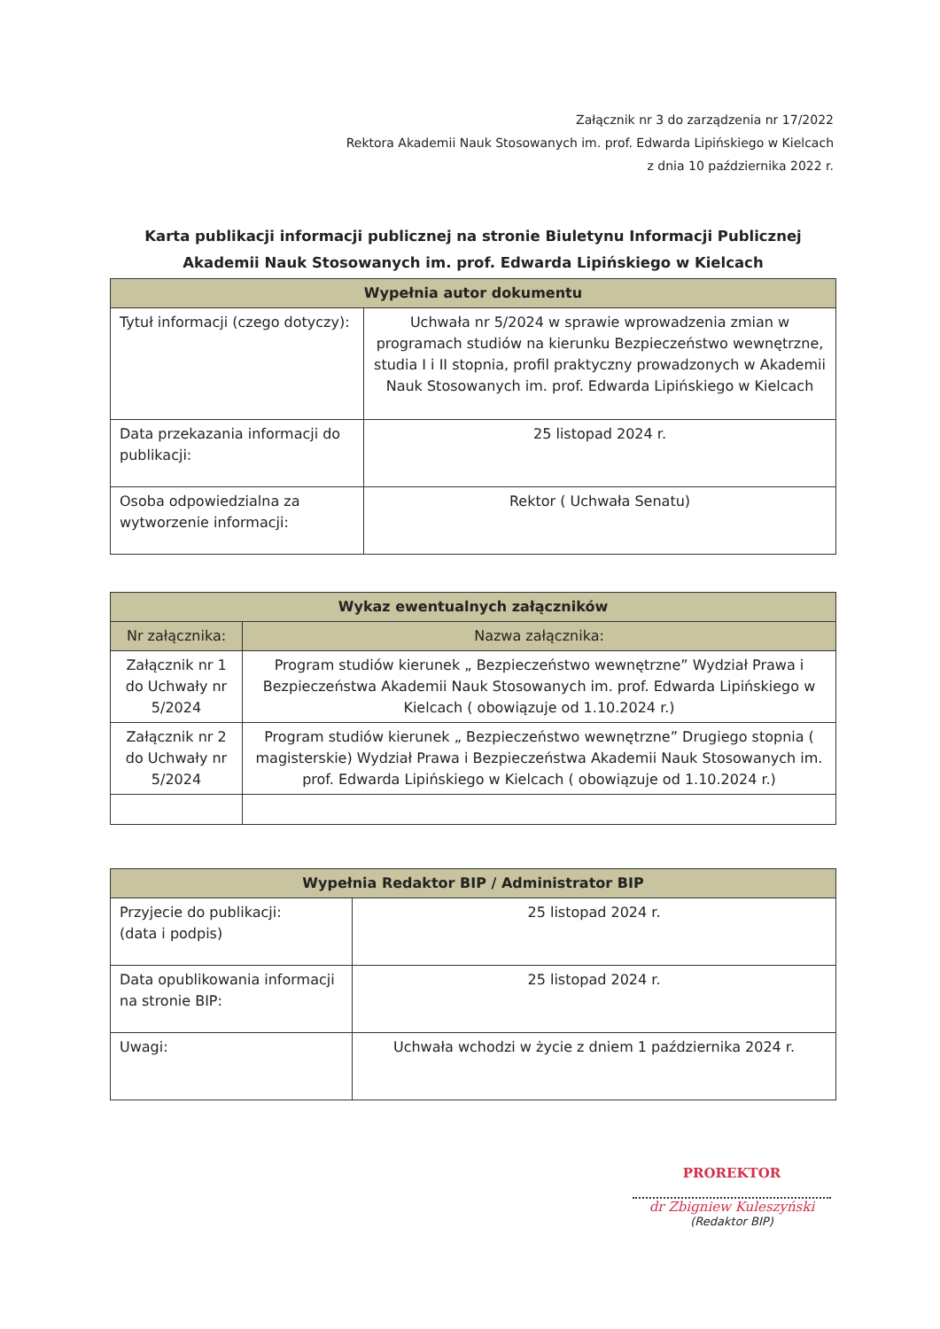Załącznik nr 3 do zarządzenia nr 17/2022
Rektora Akademii Nauk Stosowanych im. prof. Edwarda Lipińskiego w Kielcach
z dnia 10 października 2022 r.
Karta publikacji informacji publicznej na stronie Biuletynu Informacji Publicznej
Akademii Nauk Stosowanych im. prof. Edwarda Lipińskiego w Kielcach
| Wypełnia autor dokumentu | |
| --- | --- |
| Tytuł informacji (czego dotyczy): | Uchwała nr 5/2024 w sprawie wprowadzenia zmian w programach studiów na kierunku Bezpieczeństwo wewnętrzne, studia I i II stopnia, profil praktyczny prowadzonych w Akademii Nauk Stosowanych im. prof. Edwarda Lipińskiego w Kielcach |
| Data przekazania informacji do publikacji: | 25 listopad 2024 r. |
| Osoba odpowiedzialna za wytworzenie informacji: | Rektor ( Uchwała Senatu) |
| Wykaz ewentualnych załączników | |
| --- | --- |
| Nr załącznika: | Nazwa załącznika: |
| Załącznik nr 1 do Uchwały nr 5/2024 | Program studiów kierunek „ Bezpieczeństwo wewnętrzne” Wydział Prawa i Bezpieczeństwa Akademii Nauk Stosowanych im. prof. Edwarda Lipińskiego w Kielcach ( obowiązuje od 1.10.2024 r.) |
| Załącznik nr 2 do Uchwały nr 5/2024 | Program studiów kierunek „ Bezpieczeństwo wewnętrzne” Drugiego stopnia ( magisterskie) Wydział Prawa i Bezpieczeństwa Akademii Nauk Stosowanych im. prof. Edwarda Lipińskiego w Kielcach ( obowiązuje od 1.10.2024 r.) |
| Wypełnia Redaktor BIP / Administrator BIP | |
| --- | --- |
| Przyjecie do publikacji: (data i podpis) | 25 listopad 2024 r. |
| Data opublikowania informacji na stronie BIP: | 25 listopad 2024 r. |
| Uwagi: | Uchwała wchodzi w życie z dniem 1 października 2024 r. |
PROREKTOR
dr Zbigniew Kuleszyński
(Redaktor BIP)